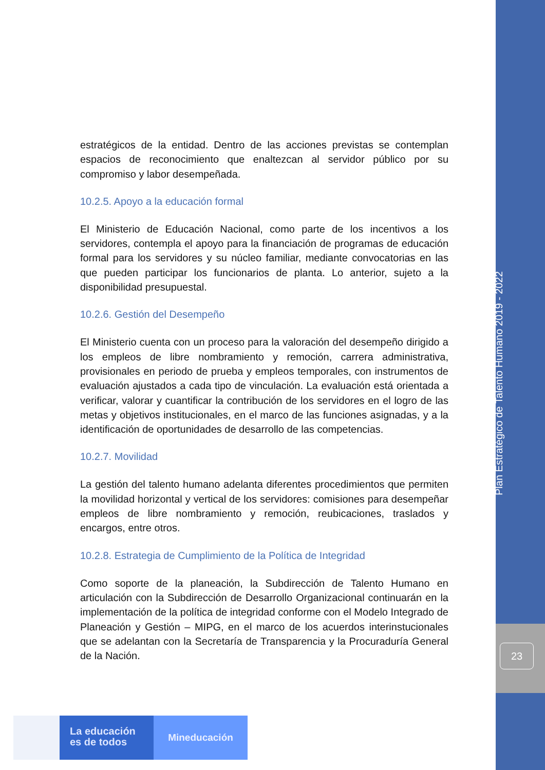estratégicos de la entidad. Dentro de las acciones previstas se contemplan espacios de reconocimiento que enaltezcan al servidor público por su compromiso y labor desempeñada.
10.2.5. Apoyo a la educación formal
El Ministerio de Educación Nacional, como parte de los incentivos a los servidores, contempla el apoyo para la financiación de programas de educación formal para los servidores y su núcleo familiar, mediante convocatorias en las que pueden participar los funcionarios de planta. Lo anterior, sujeto a la disponibilidad presupuestal.
10.2.6. Gestión del Desempeño
El Ministerio cuenta con un proceso para la valoración del desempeño dirigido a los empleos de libre nombramiento y remoción, carrera administrativa, provisionales en periodo de prueba y empleos temporales, con instrumentos de evaluación ajustados a cada tipo de vinculación. La evaluación está orientada a verificar, valorar y cuantificar la contribución de los servidores en el logro de las metas y objetivos institucionales, en el marco de las funciones asignadas, y a la identificación de oportunidades de desarrollo de las competencias.
10.2.7. Movilidad
La gestión del talento humano adelanta diferentes procedimientos que permiten la movilidad horizontal y vertical de los servidores: comisiones para desempeñar empleos de libre nombramiento y remoción, reubicaciones, traslados y encargos, entre otros.
10.2.8. Estrategia de Cumplimiento de la Política de Integridad
Como soporte de la planeación, la Subdirección de Talento Humano en articulación con la Subdirección de Desarrollo Organizacional continuarán en la implementación de la política de integridad conforme con el Modelo Integrado de Planeación y Gestión – MIPG, en el marco de los acuerdos interinstucionales que se adelantan con la Secretaría de Transparencia y la Procuraduría General de la Nación.
Plan Estratégico de Talento Humano 2019 - 2022
23
La educación
es de todos
Mineducación